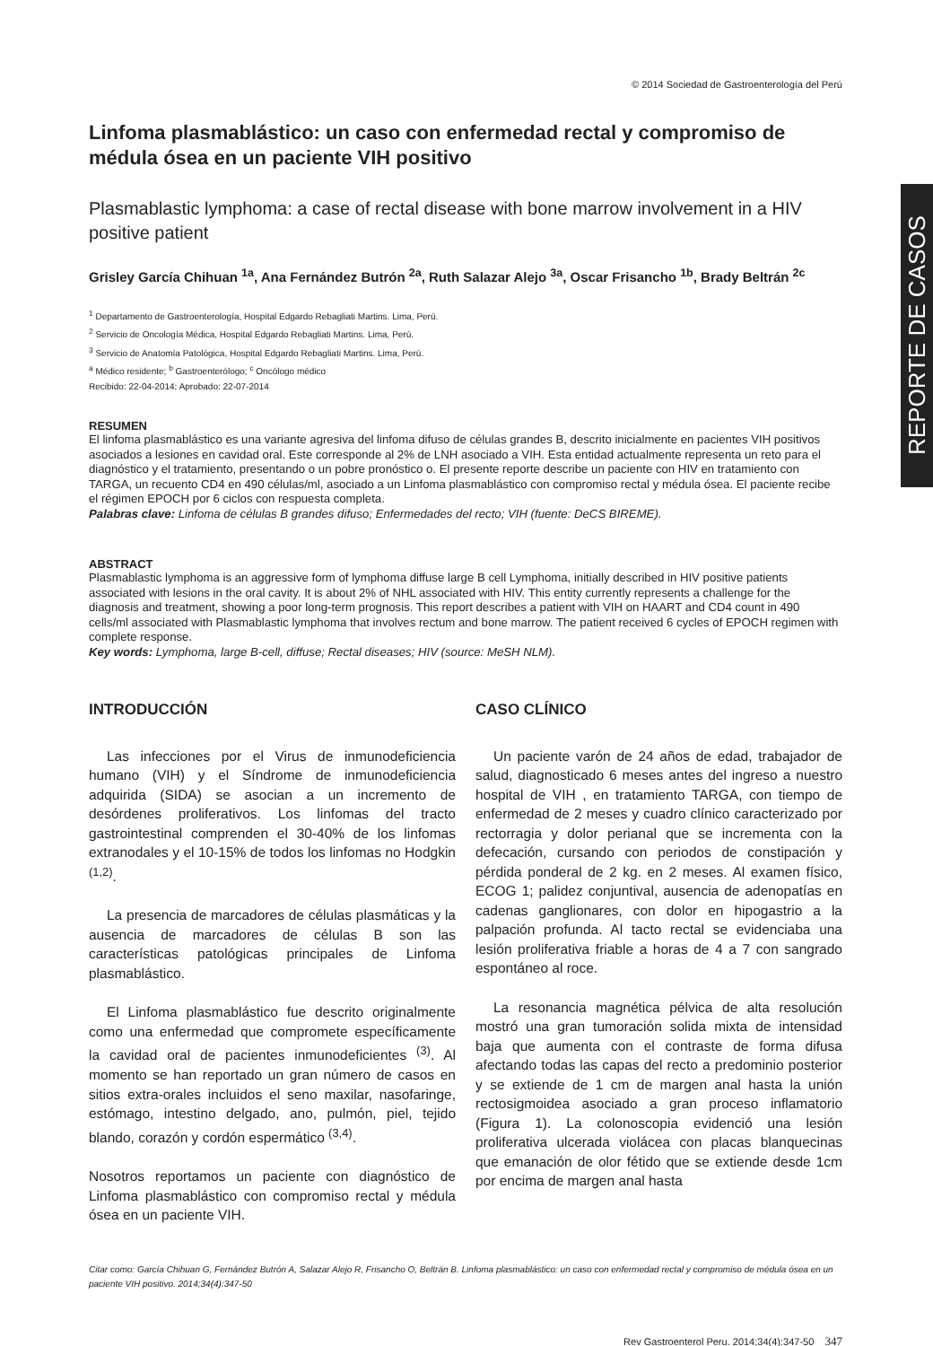REPORTE DE CASOS
© 2014 Sociedad de Gastroenterología del Perú
Linfoma plasmablástico: un caso con enfermedad rectal y compromiso de médula ósea en un paciente VIH positivo
Plasmablastic lymphoma: a case of rectal disease with bone marrow involvement in a HIV positive patient
Grisley García Chihuan <sup>1a</sup>, Ana Fernández Butrón <sup>2a</sup>, Ruth Salazar Alejo <sup>3a</sup>, Oscar Frisancho <sup>1b</sup>, Brady Beltrán <sup>2c</sup>
<sup>1</sup> Departamento de Gastroenterología, Hospital Edgardo Rebagliati Martins. Lima, Perú.
<sup>2</sup> Servicio de Oncología Médica, Hospital Edgardo Rebagliati Martins. Lima, Perú.
<sup>3</sup> Servicio de Anatomía Patológica, Hospital Edgardo Rebagliati Martins. Lima, Perú.
<sup>a</sup> Médico residente; <sup>b</sup> Gastroenterólogo; <sup>c</sup> Oncólogo médico
Recibido: 22-04-2014; Aprobado: 22-07-2014
RESUMEN
El linfoma plasmablástico es una variante agresiva del linfoma difuso de células grandes B, descrito inicialmente en pacientes VIH positivos asociados a lesiones en cavidad oral. Este corresponde al 2% de LNH asociado a VIH. Esta entidad actualmente representa un reto para el diagnóstico y el tratamiento, presentando o un pobre pronóstico o. El presente reporte describe un paciente con HIV en tratamiento con TARGA, un recuento CD4 en 490 células/ml, asociado a un Linfoma plasmablástico con compromiso rectal y médula ósea. El paciente recibe el régimen EPOCH por 6 ciclos con respuesta completa.
Palabras clave: Linfoma de células B grandes difuso; Enfermedades del recto; VIH (fuente: DeCS BIREME).
ABSTRACT
Plasmablastic lymphoma is an aggressive form of lymphoma diffuse large B cell Lymphoma, initially described in HIV positive patients associated with lesions in the oral cavity. It is about 2% of NHL associated with HIV. This entity currently represents a challenge for the diagnosis and treatment, showing a poor long-term prognosis. This report describes a patient with VIH on HAART and CD4 count in 490 cells/ml associated with Plasmablastic lymphoma that involves rectum and bone marrow. The patient received 6 cycles of EPOCH regimen with complete response.
Key words: Lymphoma, large B-cell, diffuse; Rectal diseases; HIV (source: MeSH NLM).
INTRODUCCIÓN
Las infecciones por el Virus de inmunodeficiencia humano (VIH) y el Síndrome de inmunodeficiencia adquirida (SIDA) se asocian a un incremento de desórdenes proliferativos. Los linfomas del tracto gastrointestinal comprenden el 30-40% de los linfomas extranodales y el 10-15% de todos los linfomas no Hodgkin <sup>(1,2)</sup>.
La presencia de marcadores de células plasmáticas y la ausencia de marcadores de células B son las características patológicas principales de Linfoma plasmablástico.
El Linfoma plasmablástico fue descrito originalmente como una enfermedad que compromete específicamente la cavidad oral de pacientes inmunodeficientes <sup>(3)</sup>. Al momento se han reportado un gran número de casos en sitios extra-orales incluidos el seno maxilar, nasofaringe, estómago, intestino delgado, ano, pulmón, piel, tejido blando, corazón y cordón espermático <sup>(3,4)</sup>.
Nosotros reportamos un paciente con diagnóstico de Linfoma plasmablástico con compromiso rectal y médula ósea en un paciente VIH.
CASO CLÍNICO
Un paciente varón de 24 años de edad, trabajador de salud, diagnosticado 6 meses antes del ingreso a nuestro hospital de VIH , en tratamiento TARGA, con tiempo de enfermedad de 2 meses y cuadro clínico caracterizado por rectorragia y dolor perianal que se incrementa con la defecación, cursando con periodos de constipación y pérdida ponderal de 2 kg. en 2 meses. Al examen físico, ECOG 1; palidez conjuntival, ausencia de adenopatías en cadenas ganglionares, con dolor en hipogastrio a la palpación profunda. Al tacto rectal se evidenciaba una lesión proliferativa friable a horas de 4 a 7 con sangrado espontáneo al roce.
La resonancia magnética pélvica de alta resolución mostró una gran tumoración solida mixta de intensidad baja que aumenta con el contraste de forma difusa afectando todas las capas del recto a predominio posterior y se extiende de 1 cm de margen anal hasta la unión rectosigmoidea asociado a gran proceso inflamatorio (Figura 1). La colonoscopia evidenció una lesión proliferativa ulcerada violácea con placas blanquecinas que emanación de olor fétido que se extiende desde 1cm por encima de margen anal hasta
Citar como: García Chihuan G, Fernández Butrón A, Salazar Alejo R, Frisancho O, Beltrán B. Linfoma plasmablástico: un caso con enfermedad rectal y compromiso de médula ósea en un paciente VIH positivo. 2014;34(4):347-50
Rev Gastroenterol Peru. 2014;34(4):347-50 347